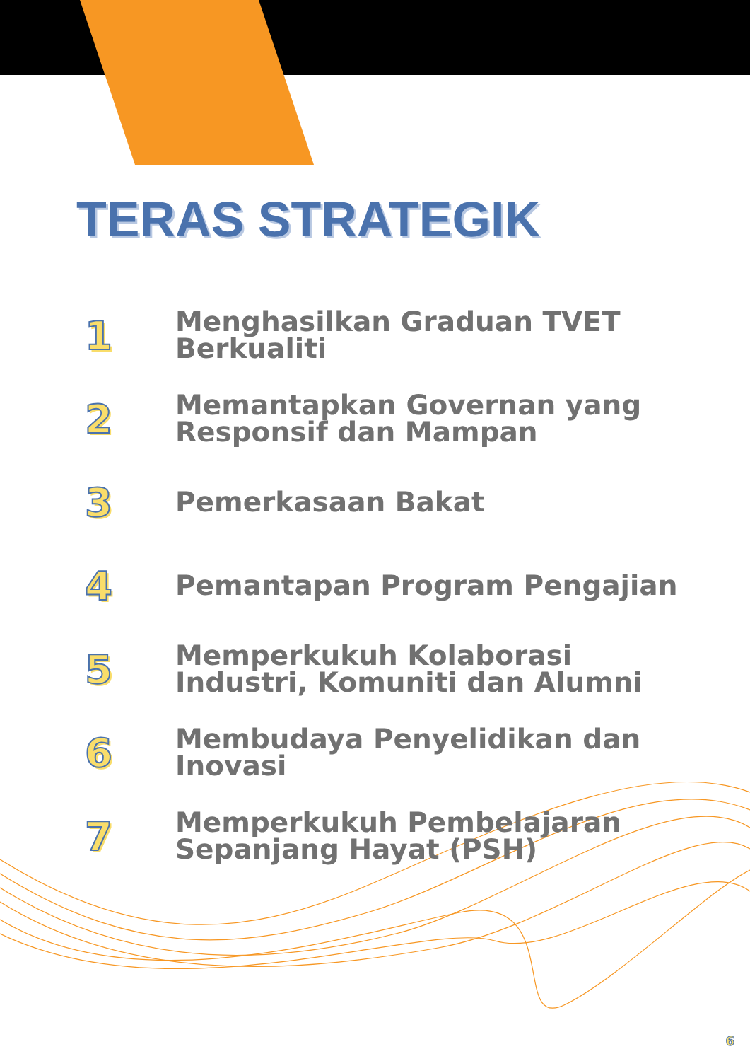TERAS STRATEGIK
1
Menghasilkan Graduan TVET
Berkualiti
2
Memantapkan Governan yang
Responsif dan Mampan
3
Pemerkasaan Bakat
4
Pemantapan Program Pengajian
5
Memperkukuh Kolaborasi
Industri, Komuniti dan Alumni
6
Membudaya Penyelidikan dan
Inovasi
7
Memperkukuh Pembelajaran
Sepanjang Hayat (PSH)
6